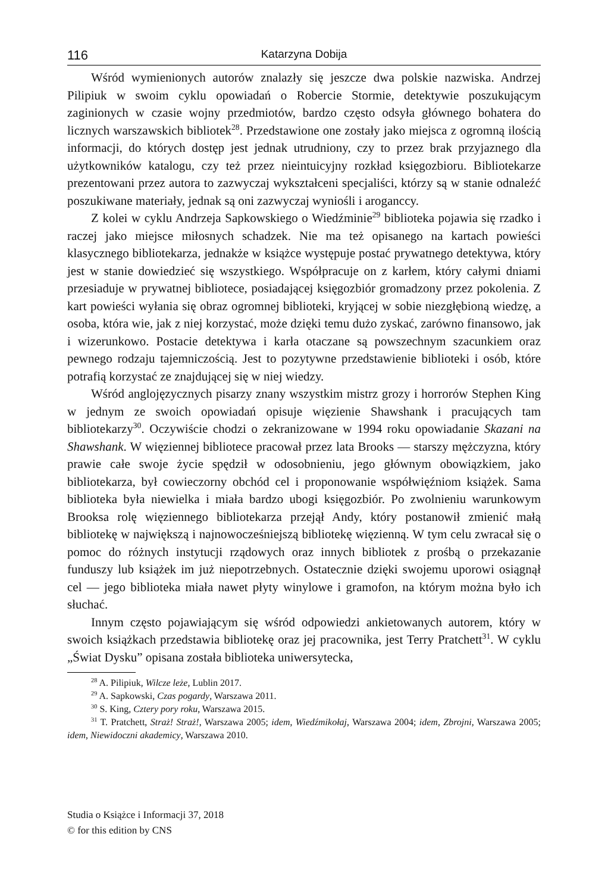116 Katarzyna Dobija
Wśród wymienionych autorów znalazły się jeszcze dwa polskie nazwiska. Andrzej Pilipiuk w swoim cyklu opowiadań o Robercie Stormie, detektywie poszukującym zaginionych w czasie wojny przedmiotów, bardzo często odsyła głównego bohatera do licznych warszawskich bibliotek<sup>28</sup>. Przedstawione one zostały jako miejsca z ogromną ilością informacji, do których dostęp jest jednak utrudniony, czy to przez brak przyjaznego dla użytkowników katalogu, czy też przez nieintuicyjny rozkład księgozbioru. Bibliotekarze prezentowani przez autora to zazwyczaj wykształceni specjaliści, którzy są w stanie odnaleźć poszukiwane materiały, jednak są oni zazwyczaj wyniośli i aroganccy.
Z kolei w cyklu Andrzeja Sapkowskiego o Wiedźminie<sup>29</sup> biblioteka pojawia się rzadko i raczej jako miejsce miłosnych schadzek. Nie ma też opisanego na kartach powieści klasycznego bibliotekarza, jednakże w książce występuje postać prywatnego detektywa, który jest w stanie dowiedzieć się wszystkiego. Współpracuje on z karłem, który całymi dniami przesiaduje w prywatnej bibliotece, posiadającej księgozbiór gromadzony przez pokolenia. Z kart powieści wyłania się obraz ogromnej biblioteki, kryjącej w sobie niezgłębioną wiedzę, a osoba, która wie, jak z niej korzystać, może dzięki temu dużo zyskać, zarówno finansowo, jak i wizerunkowo. Postacie detektywa i karła otaczane są powszechnym szacunkiem oraz pewnego rodzaju tajemniczością. Jest to pozytywne przedstawienie biblioteki i osób, które potrafią korzystać ze znajdującej się w niej wiedzy.
Wśród anglojęzycznych pisarzy znany wszystkim mistrz grozy i horrorów Stephen King w jednym ze swoich opowiadań opisuje więzienie Shawshank i pracujących tam bibliotekarzy<sup>30</sup>. Oczywiście chodzi o zekranizowane w 1994 roku opowiadanie Skazani na Shawshank. W więziennej bibliotece pracował przez lata Brooks — starszy mężczyzna, który prawie całe swoje życie spędził w odosobnieniu, jego głównym obowiązkiem, jako bibliotekarza, był cowieczorny obchód cel i proponowanie współwięźniom książek. Sama biblioteka była niewielka i miała bardzo ubogi księgozbiór. Po zwolnieniu warunkowym Brooksa rolę więziennego bibliotekarza przejął Andy, który postanowił zmienić małą bibliotekę w największą i najnowocześniejszą bibliotekę więzienną. W tym celu zwracał się o pomoc do różnych instytucji rządowych oraz innych bibliotek z prośbą o przekazanie funduszy lub książek im już niepotrzebnych. Ostatecznie dzięki swojemu uporowi osiągnął cel — jego biblioteka miała nawet płyty winylowe i gramofon, na którym można było ich słuchać.
Innym często pojawiającym się wśród odpowiedzi ankietowanych autorem, który w swoich książkach przedstawia bibliotekę oraz jej pracownika, jest Terry Pratchett<sup>31</sup>. W cyklu „Świat Dysku” opisana została biblioteka uniwersytecka,
<sup>28</sup> A. Pilipiuk, Wilcze leże, Lublin 2017.
<sup>29</sup> A. Sapkowski, Czas pogardy, Warszawa 2011.
<sup>30</sup> S. King, Cztery pory roku, Warszawa 2015.
<sup>31</sup> T. Pratchett, Straż! Straż!, Warszawa 2005; idem, Wiedźmikołaj, Warszawa 2004; idem, Zbrojni, Warszawa 2005; idem, Niewidoczni akademicy, Warszawa 2010.
Studia o Książce i Informacji 37, 2018
© for this edition by CNS